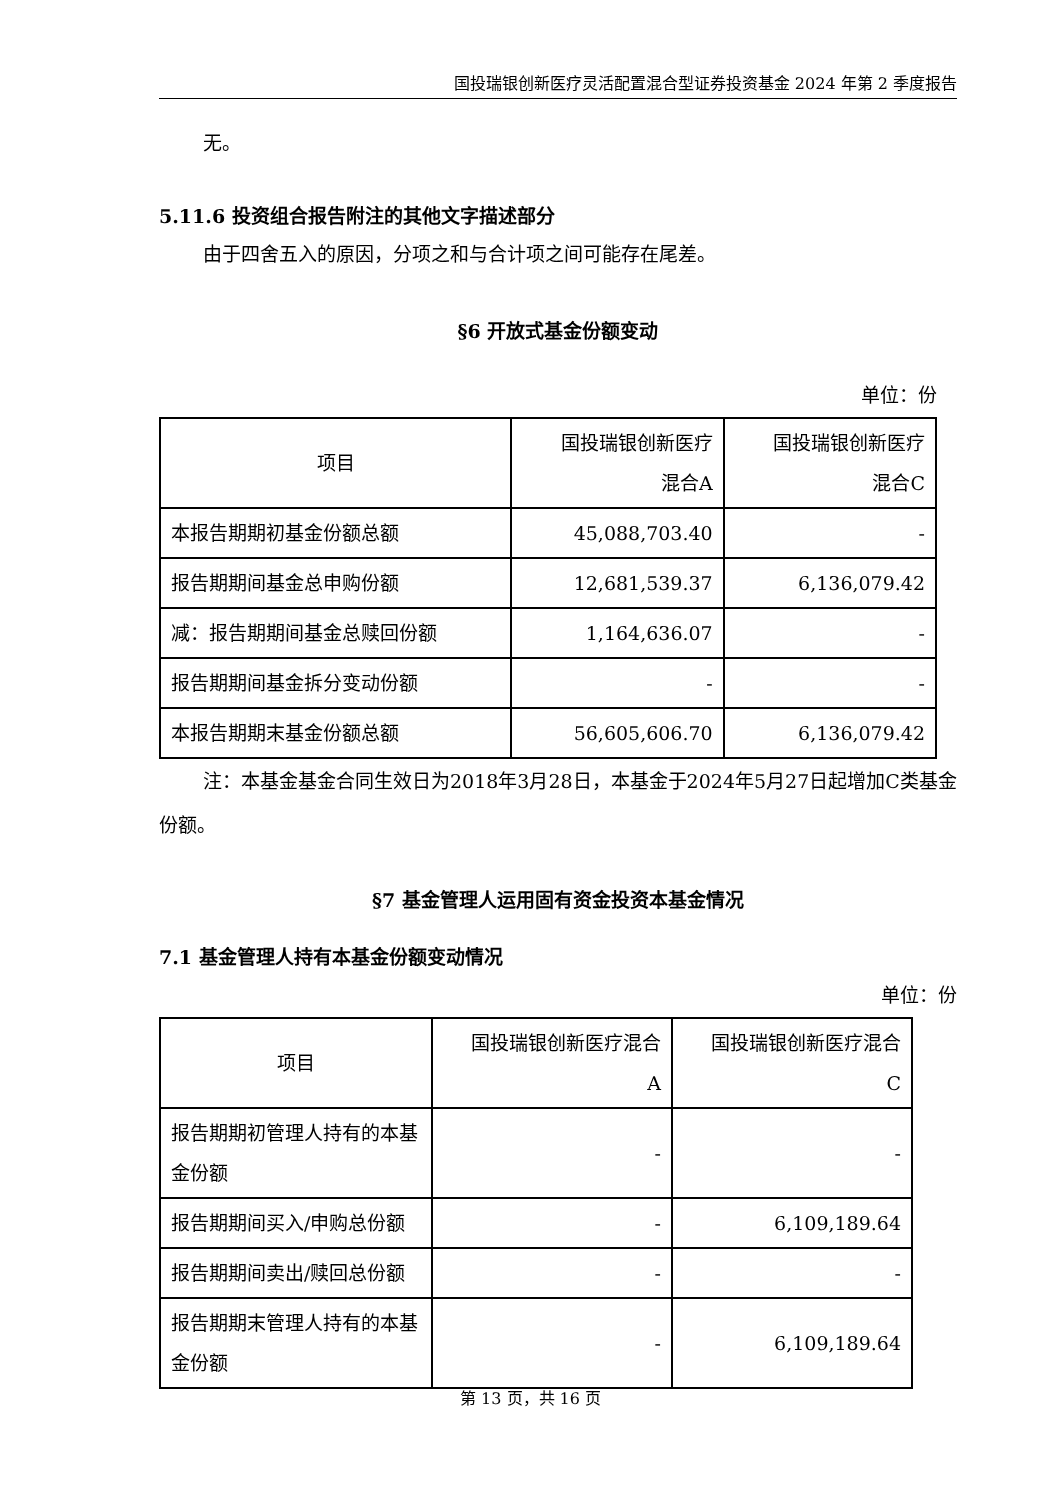国投瑞银创新医疗灵活配置混合型证券投资基金 2024 年第 2 季度报告
无。
5.11.6 投资组合报告附注的其他文字描述部分
由于四舍五入的原因，分项之和与合计项之间可能存在尾差。
§6 开放式基金份额变动
单位：份
| 项目 | 国投瑞银创新医疗 混合A | 国投瑞银创新医疗 混合C |
| --- | --- | --- |
| 本报告期期初基金份额总额 | 45,088,703.40 | - |
| 报告期期间基金总申购份额 | 12,681,539.37 | 6,136,079.42 |
| 减：报告期期间基金总赎回份额 | 1,164,636.07 | - |
| 报告期期间基金拆分变动份额 | - | - |
| 本报告期期末基金份额总额 | 56,605,606.70 | 6,136,079.42 |
注：本基金基金合同生效日为2018年3月28日，本基金于2024年5月27日起增加C类基金份额。
§7 基金管理人运用固有资金投资本基金情况
7.1 基金管理人持有本基金份额变动情况
单位：份
| 项目 | 国投瑞银创新医疗混合 A | 国投瑞银创新医疗混合 C |
| --- | --- | --- |
| 报告期期初管理人持有的本基金份额 | - | - |
| 报告期期间买入/申购总份额 | - | 6,109,189.64 |
| 报告期期间卖出/赎回总份额 | - | - |
| 报告期期末管理人持有的本基金份额 | - | 6,109,189.64 |
第 13 页，共 16 页